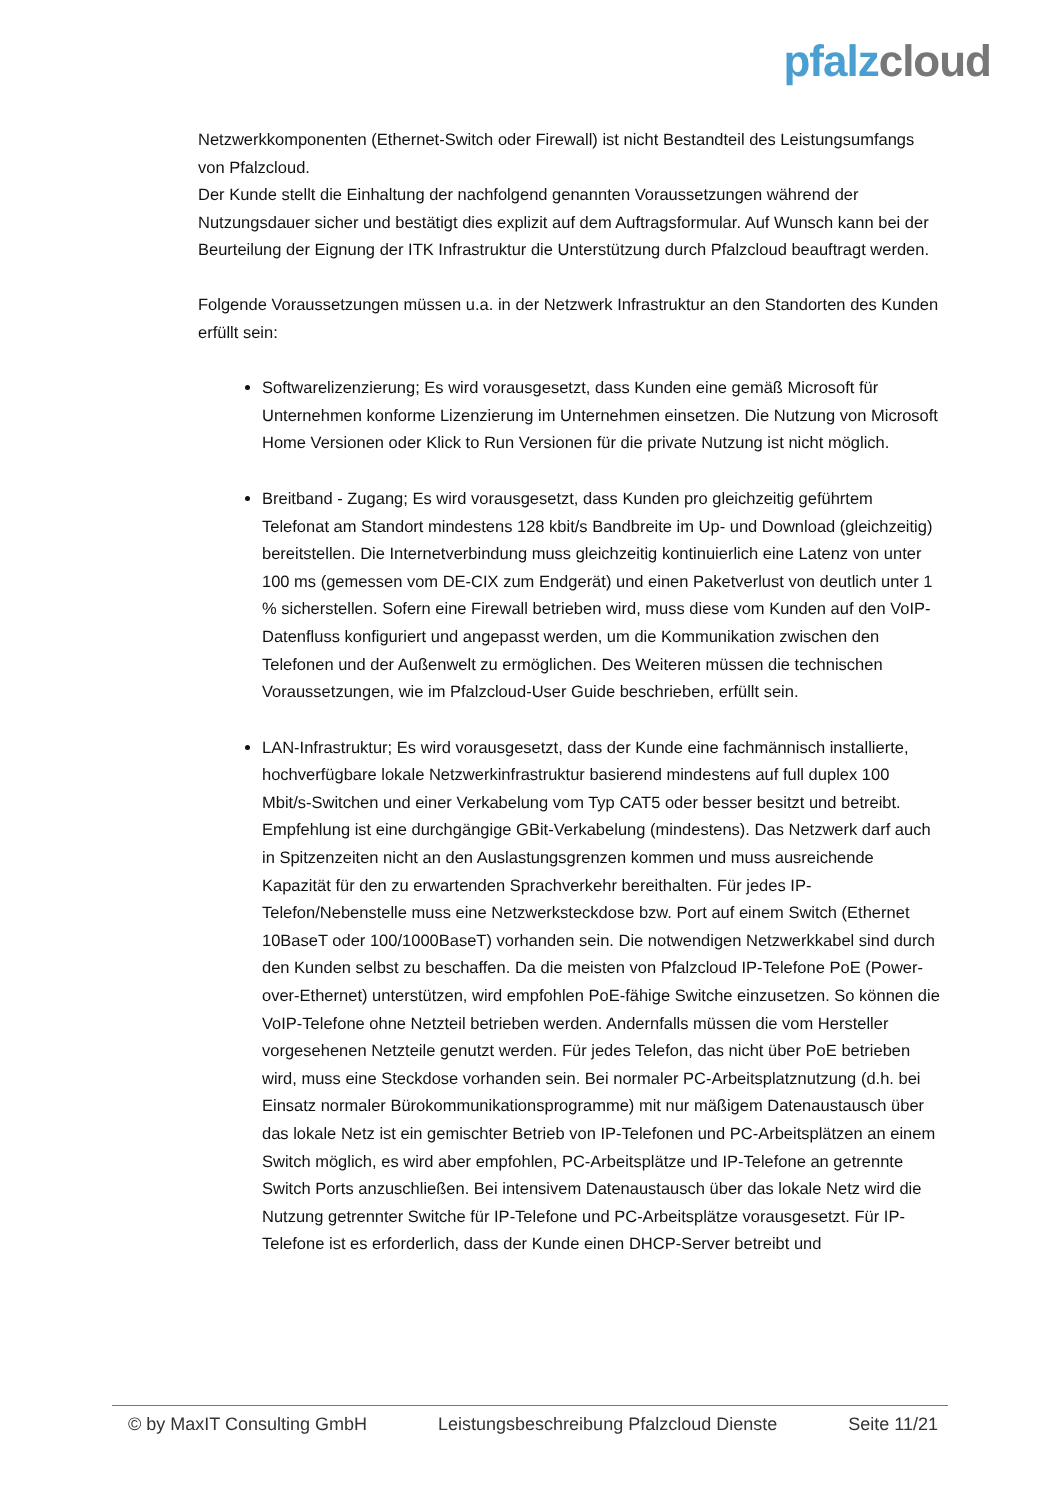pfalz cloud
Netzwerkkomponenten (Ethernet-Switch oder Firewall) ist nicht Bestandteil des Leistungsumfangs von Pfalzcloud.
Der Kunde stellt die Einhaltung der nachfolgend genannten Voraussetzungen während der Nutzungsdauer sicher und bestätigt dies explizit auf dem Auftragsformular. Auf Wunsch kann bei der Beurteilung der Eignung der ITK Infrastruktur die Unterstützung durch Pfalzcloud beauftragt werden.
Folgende Voraussetzungen müssen u.a. in der Netzwerk Infrastruktur an den Standorten des Kunden erfüllt sein:
Softwarelizenzierung; Es wird vorausgesetzt, dass Kunden eine gemäß Microsoft für Unternehmen konforme Lizenzierung im Unternehmen einsetzen. Die Nutzung von Microsoft Home Versionen oder Klick to Run Versionen für die private Nutzung ist nicht möglich.
Breitband - Zugang; Es wird vorausgesetzt, dass Kunden pro gleichzeitig geführtem Telefonat am Standort mindestens 128 kbit/s Bandbreite im Up- und Download (gleichzeitig) bereitstellen. Die Internetverbindung muss gleichzeitig kontinuierlich eine Latenz von unter 100 ms (gemessen vom DE-CIX zum Endgerät) und einen Paketverlust von deutlich unter 1 % sicherstellen. Sofern eine Firewall betrieben wird, muss diese vom Kunden auf den VoIP-Datenfluss konfiguriert und angepasst werden, um die Kommunikation zwischen den Telefonen und der Außenwelt zu ermöglichen. Des Weiteren müssen die technischen Voraussetzungen, wie im Pfalzcloud-User Guide beschrieben, erfüllt sein.
LAN-Infrastruktur; Es wird vorausgesetzt, dass der Kunde eine fachmännisch installierte, hochverfügbare lokale Netzwerkinfrastruktur basierend mindestens auf full duplex 100 Mbit/s-Switchen und einer Verkabelung vom Typ CAT5 oder besser besitzt und betreibt. Empfehlung ist eine durchgängige GBit-Verkabelung (mindestens). Das Netzwerk darf auch in Spitzenzeiten nicht an den Auslastungsgrenzen kommen und muss ausreichende Kapazität für den zu erwartenden Sprachverkehr bereithalten. Für jedes IP-Telefon/Nebenstelle muss eine Netzwerksteckdose bzw. Port auf einem Switch (Ethernet 10BaseT oder 100/1000BaseT) vorhanden sein. Die notwendigen Netzwerkkabel sind durch den Kunden selbst zu beschaffen. Da die meisten von Pfalzcloud IP-Telefone PoE (Power-over-Ethernet) unterstützen, wird empfohlen PoE-fähige Switche einzusetzen. So können die VoIP-Telefone ohne Netzteil betrieben werden. Andernfalls müssen die vom Hersteller vorgesehenen Netzteile genutzt werden. Für jedes Telefon, das nicht über PoE betrieben wird, muss eine Steckdose vorhanden sein. Bei normaler PC-Arbeitsplatznutzung (d.h. bei Einsatz normaler Bürokommunikationsprogramme) mit nur mäßigem Datenaustausch über das lokale Netz ist ein gemischter Betrieb von IP-Telefonen und PC-Arbeitsplätzen an einem Switch möglich, es wird aber empfohlen, PC-Arbeitsplätze und IP-Telefone an getrennte Switch Ports anzuschließen. Bei intensivem Datenaustausch über das lokale Netz wird die Nutzung getrennter Switche für IP-Telefone und PC-Arbeitsplätze vorausgesetzt. Für IP-Telefone ist es erforderlich, dass der Kunde einen DHCP-Server betreibt und
© by MaxIT Consulting GmbH Leistungsbeschreibung Pfalzcloud Dienste Seite 11/21